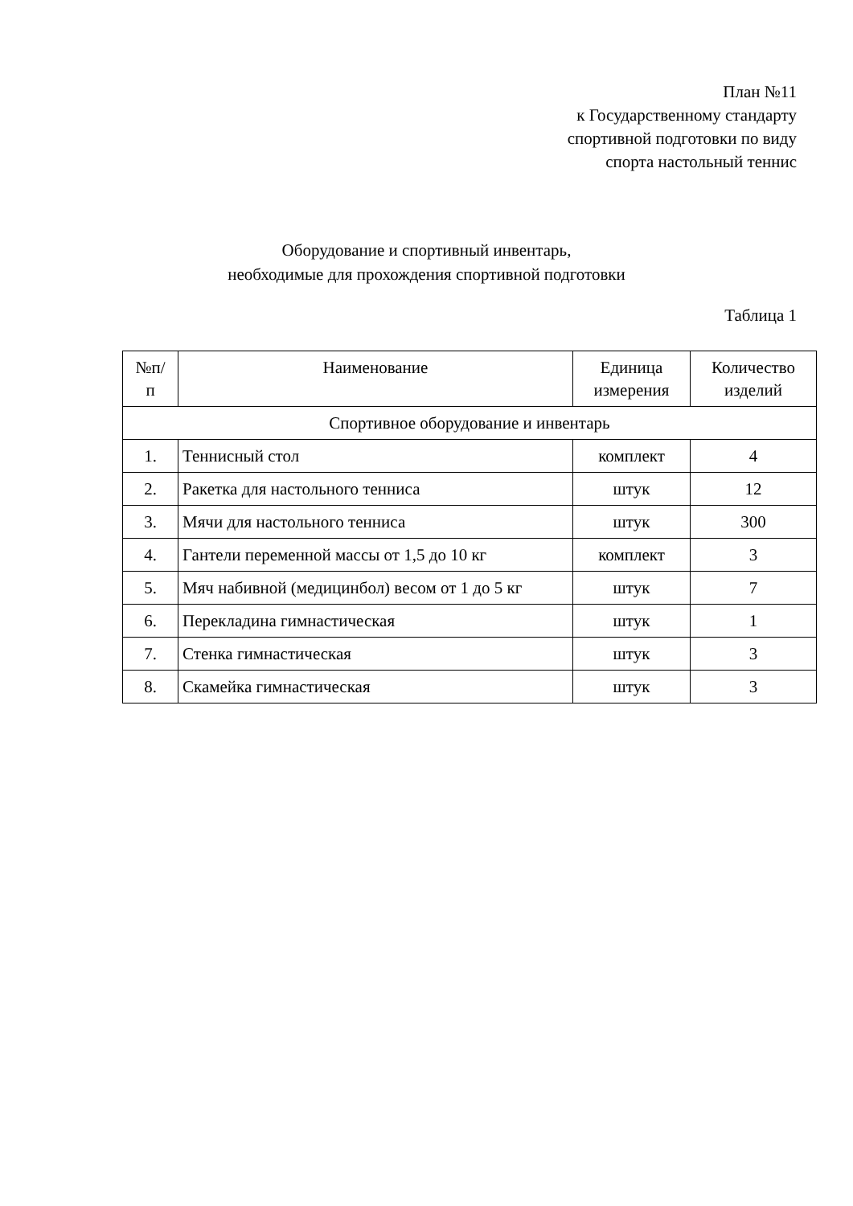План №11
к Государственному стандарту
спортивной подготовки по виду
спорта настольный теннис
Оборудование и спортивный инвентарь,
необходимые для прохождения спортивной подготовки
Таблица 1
| №п/ п | Наименование | Единица измерения | Количество изделий |
| --- | --- | --- | --- |
| Спортивное оборудование и инвентарь | | | |
| 1. | Теннисный стол | комплект | 4 |
| 2. | Ракетка для настольного тенниса | штук | 12 |
| 3. | Мячи для настольного тенниса | штук | 300 |
| 4. | Гантели переменной массы от 1,5 до 10 кг | комплект | 3 |
| 5. | Мяч набивной (медицинбол) весом от 1 до 5 кг | штук | 7 |
| 6. | Перекладина гимнастическая | штук | 1 |
| 7. | Стенка гимнастическая | штук | 3 |
| 8. | Скамейка гимнастическая | штук | 3 |